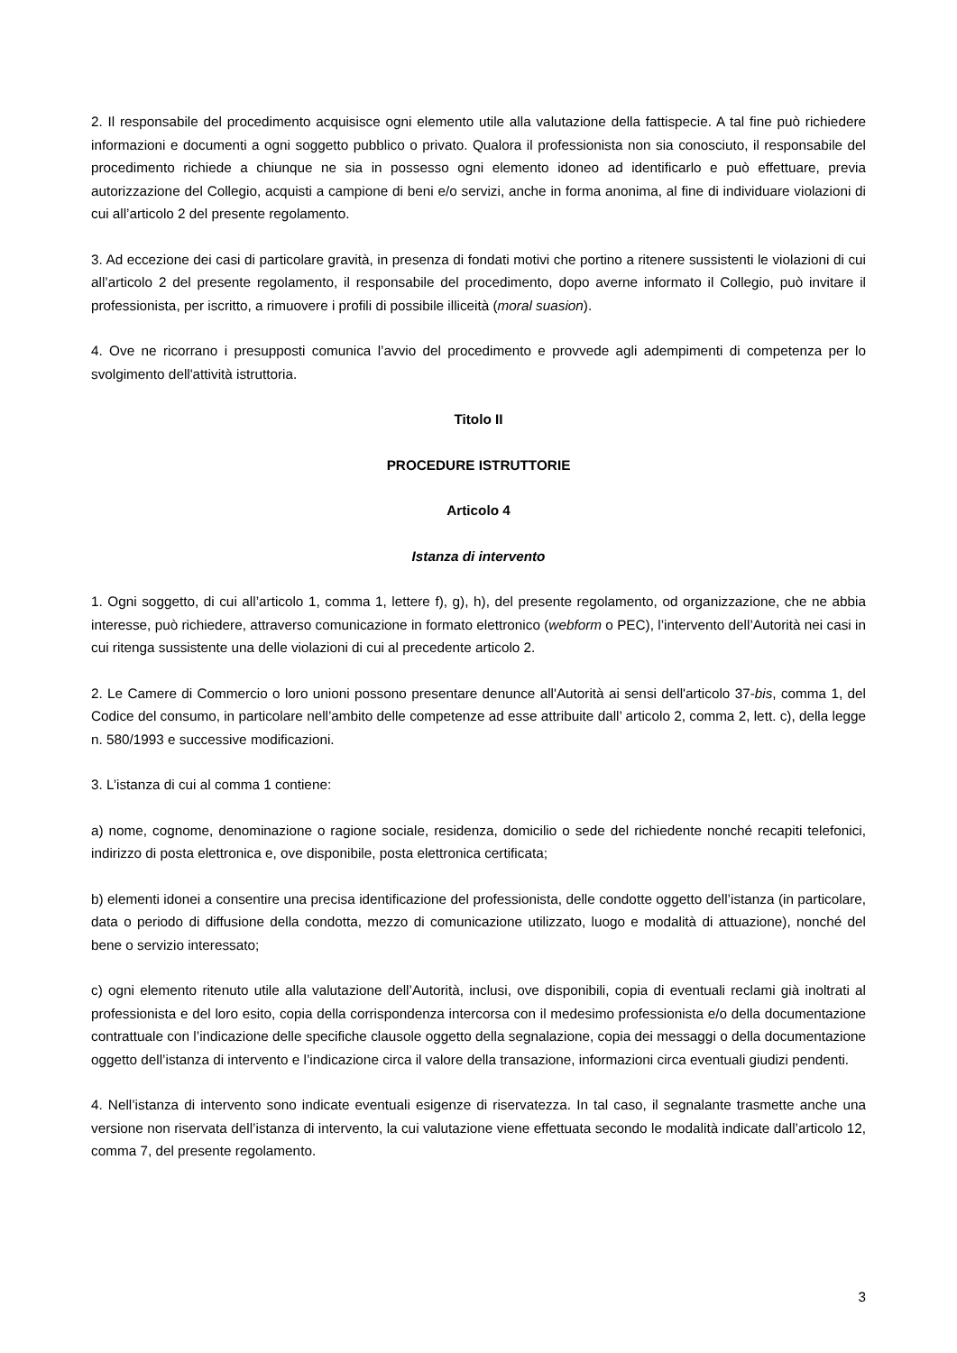2. Il responsabile del procedimento acquisisce ogni elemento utile alla valutazione della fattispecie. A tal fine può richiedere informazioni e documenti a ogni soggetto pubblico o privato. Qualora il professionista non sia conosciuto, il responsabile del procedimento richiede a chiunque ne sia in possesso ogni elemento idoneo ad identificarlo e può effettuare, previa autorizzazione del Collegio, acquisti a campione di beni e/o servizi, anche in forma anonima, al fine di individuare violazioni di cui all’articolo 2 del presente regolamento.
3. Ad eccezione dei casi di particolare gravità, in presenza di fondati motivi che portino a ritenere sussistenti le violazioni di cui all’articolo 2 del presente regolamento, il responsabile del procedimento, dopo averne informato il Collegio, può invitare il professionista, per iscritto, a rimuovere i profili di possibile illiceità (moral suasion).
4. Ove ne ricorrano i presupposti comunica l’avvio del procedimento e provvede agli adempimenti di competenza per lo svolgimento dell'attività istruttoria.
Titolo II
PROCEDURE ISTRUTTORIE
Articolo 4
Istanza di intervento
1. Ogni soggetto, di cui all’articolo 1, comma 1, lettere f), g), h), del presente regolamento, od organizzazione, che ne abbia interesse, può richiedere, attraverso comunicazione in formato elettronico (webform o PEC), l’intervento dell’Autorità nei casi in cui ritenga sussistente una delle violazioni di cui al precedente articolo 2.
2. Le Camere di Commercio o loro unioni possono presentare denunce all'Autorità ai sensi dell'articolo 37-bis, comma 1, del Codice del consumo, in particolare nell’ambito delle competenze ad esse attribuite dall’ articolo 2, comma 2, lett. c), della legge n. 580/1993 e successive modificazioni.
3. L’istanza di cui al comma 1 contiene:
a) nome, cognome, denominazione o ragione sociale, residenza, domicilio o sede del richiedente nonché recapiti telefonici, indirizzo di posta elettronica e, ove disponibile, posta elettronica certificata;
b) elementi idonei a consentire una precisa identificazione del professionista, delle condotte oggetto dell’istanza (in particolare, data o periodo di diffusione della condotta, mezzo di comunicazione utilizzato, luogo e modalità di attuazione), nonché del bene o servizio interessato;
c) ogni elemento ritenuto utile alla valutazione dell’Autorità, inclusi, ove disponibili, copia di eventuali reclami già inoltrati al professionista e del loro esito, copia della corrispondenza intercorsa con il medesimo professionista e/o della documentazione contrattuale con l’indicazione delle specifiche clausole oggetto della segnalazione, copia dei messaggi o della documentazione oggetto dell’istanza di intervento e l’indicazione circa il valore della transazione, informazioni circa eventuali giudizi pendenti.
4. Nell’istanza di intervento sono indicate eventuali esigenze di riservatezza. In tal caso, il segnalante trasmette anche una versione non riservata dell’istanza di intervento, la cui valutazione viene effettuata secondo le modalità indicate dall’articolo 12, comma 7, del presente regolamento.
3